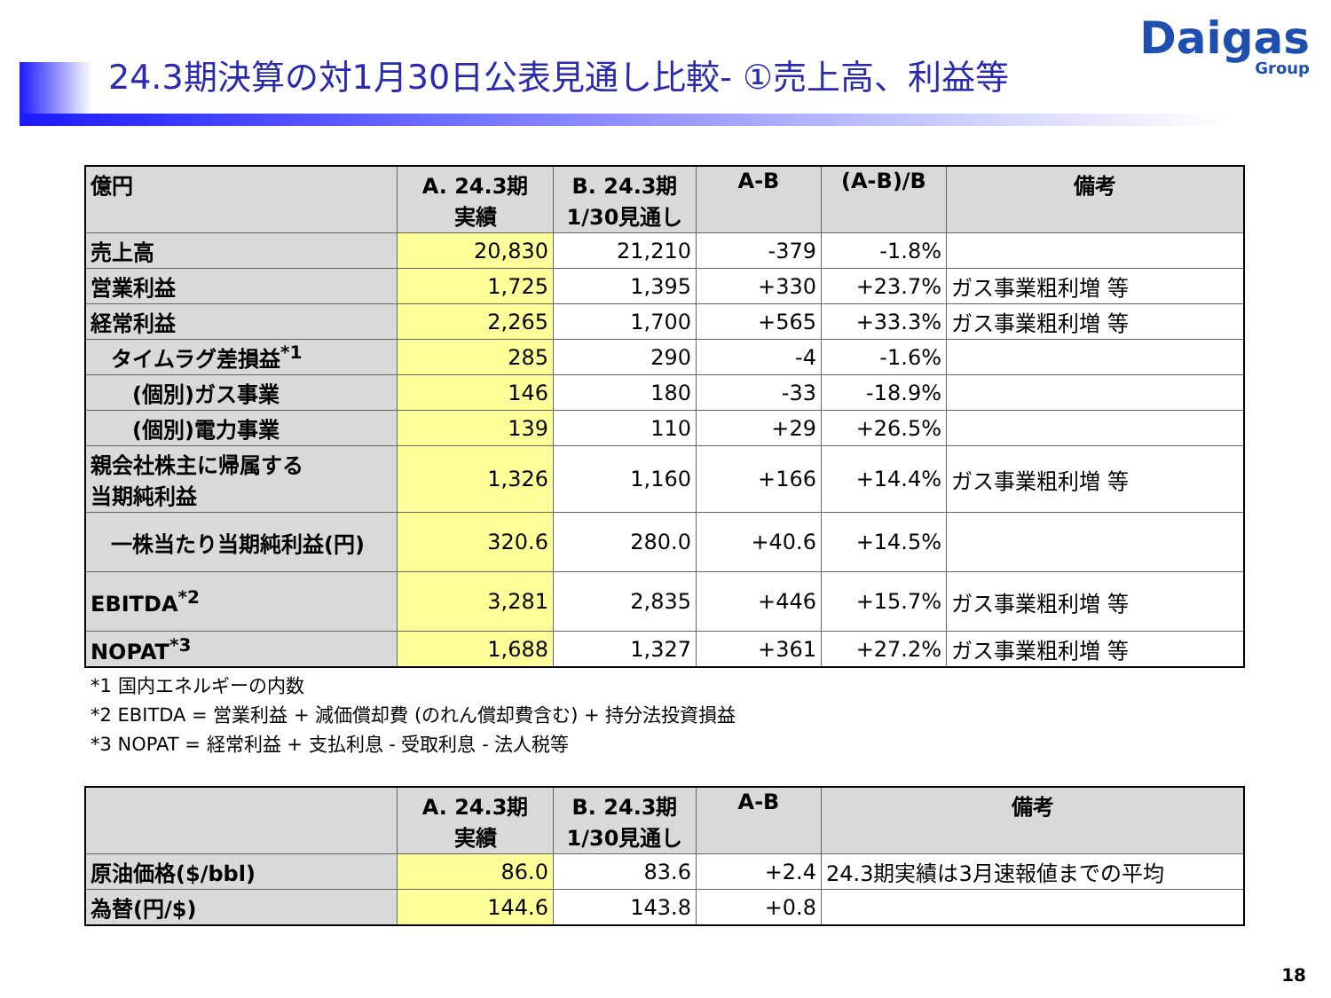Daigas
Group
24.3期決算の対1月30日公表見通し比較- ①売上高、利益等
| 億円 | A. 24.3期 実績 | B. 24.3期 1/30見通し | A-B | (A-B)/B | 備考 |
| --- | --- | --- | --- | --- | --- |
| 売上高 | 20,830 | 21,210 | -379 | -1.8% | |
| 営業利益 | 1,725 | 1,395 | +330 | +23.7% | ガス事業粗利増 等 |
| 経常利益 | 2,265 | 1,700 | +565 | +33.3% | ガス事業粗利増 等 |
| タイムラグ差損益<sup>*1</sup> | 285 | 290 | -4 | -1.6% | |
| (個別)ガス事業 | 146 | 180 | -33 | -18.9% | |
| (個別)電力事業 | 139 | 110 | +29 | +26.5% | |
| 親会社株主に帰属する 当期純利益 | 1,326 | 1,160 | +166 | +14.4% | ガス事業粗利増 等 |
| 一株当たり当期純利益(円) | 320.6 | 280.0 | +40.6 | +14.5% | |
| EBITDA<sup>*2</sup> | 3,281 | 2,835 | +446 | +15.7% | ガス事業粗利増 等 |
| NOPAT<sup>*3</sup> | 1,688 | 1,327 | +361 | +27.2% | ガス事業粗利増 等 |
*1 国内エネルギーの内数
*2 EBITDA = 営業利益 + 減価償却費 (のれん償却費含む) + 持分法投資損益
*3 NOPAT = 経常利益 + 支払利息 - 受取利息 - 法人税等
| | A. 24.3期 実績 | B. 24.3期 1/30見通し | A-B | 備考 |
| --- | --- | --- | --- | --- |
| 原油価格($/bbl) | 86.0 | 83.6 | +2.4 | 24.3期実績は3月速報値までの平均 |
| 為替(円/$) | 144.6 | 143.8 | +0.8 | |
18